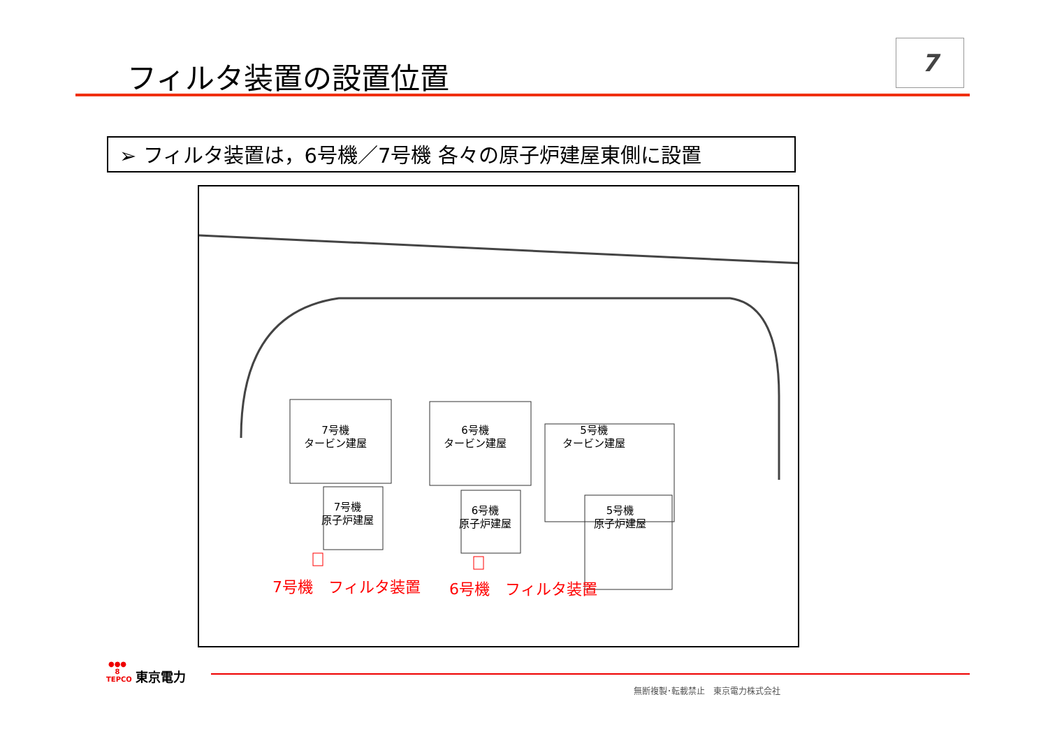7
フィルタ装置の設置位置
➢ フィルタ装置は，6号機／7号機 各々の原子炉建屋東側に設置
7号機
タービン建屋
6号機
タービン建屋
5号機
タービン建屋
7号機
原子炉建屋
6号機
原子炉建屋
5号機
原子炉建屋
7号機　フィルタ装置 6号機　フィルタ装置
●●●
8
TEPCO
東京電力
無断複製･転載禁止　東京電力株式会社